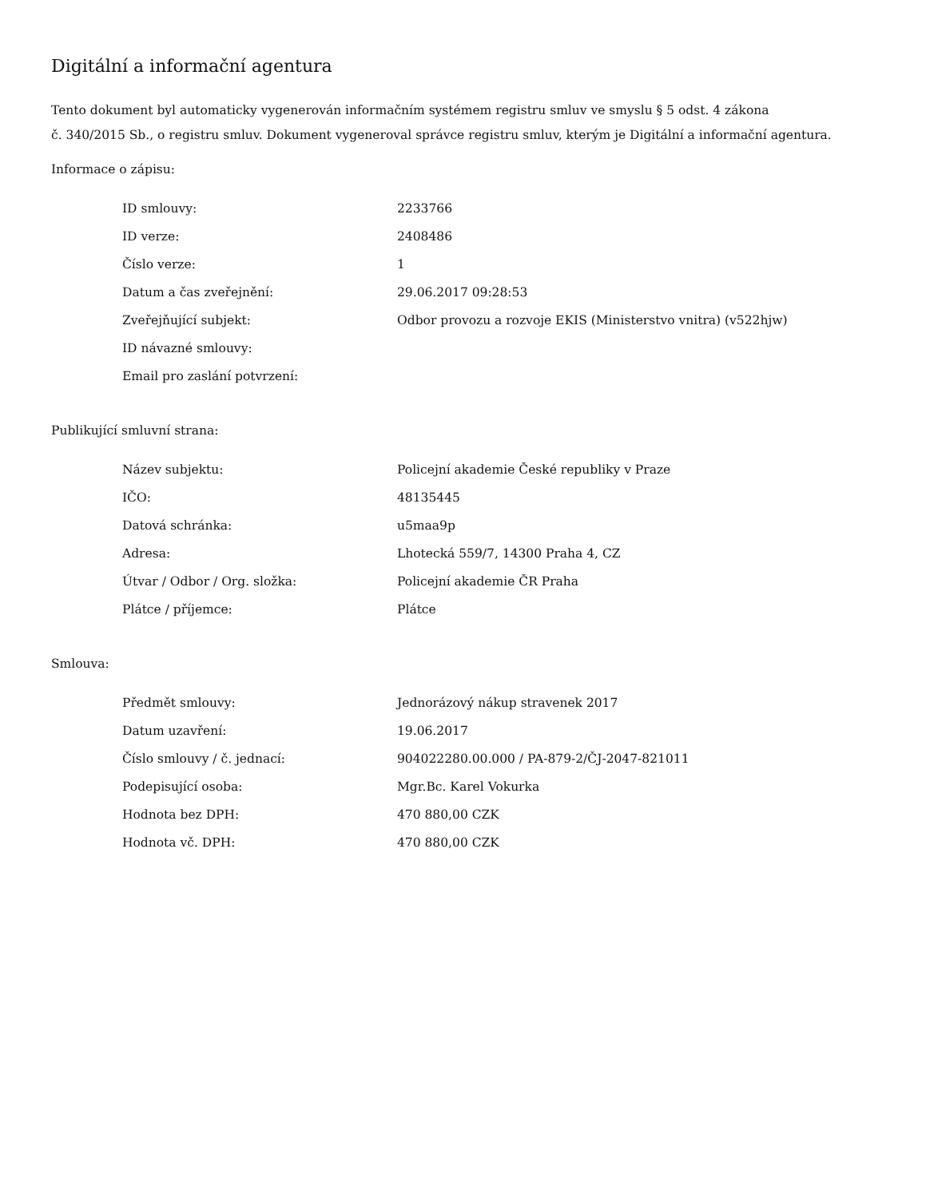Digitální a informační agentura
Tento dokument byl automaticky vygenerován informačním systémem registru smluv ve smyslu § 5 odst. 4 zákona
č. 340/2015 Sb., o registru smluv. Dokument vygeneroval správce registru smluv, kterým je Digitální a informační agentura.
Informace o zápisu:
| ID smlouvy: | 2233766 |
| ID verze: | 2408486 |
| Číslo verze: | 1 |
| Datum a čas zveřejnění: | 29.06.2017 09:28:53 |
| Zveřejňující subjekt: | Odbor provozu a rozvoje EKIS (Ministerstvo vnitra) (v522hjw) |
| ID návazné smlouvy: | |
| Email pro zaslání potvrzení: | |
Publikující smluvní strana:
| Název subjektu: | Policejní akademie České republiky v Praze |
| IČO: | 48135445 |
| Datová schránka: | u5maa9p |
| Adresa: | Lhotecká 559/7, 14300 Praha 4, CZ |
| Útvar / Odbor / Org. složka: | Policejní akademie ČR Praha |
| Plátce / příjemce: | Plátce |
Smlouva:
| Předmět smlouvy: | Jednorázový nákup stravenek 2017 |
| Datum uzavření: | 19.06.2017 |
| Číslo smlouvy / č. jednací: | 904022280.00.000 / PA-879-2/ČJ-2047-821011 |
| Podepisující osoba: | Mgr.Bc. Karel Vokurka |
| Hodnota bez DPH: | 470 880,00 CZK |
| Hodnota vč. DPH: | 470 880,00 CZK |